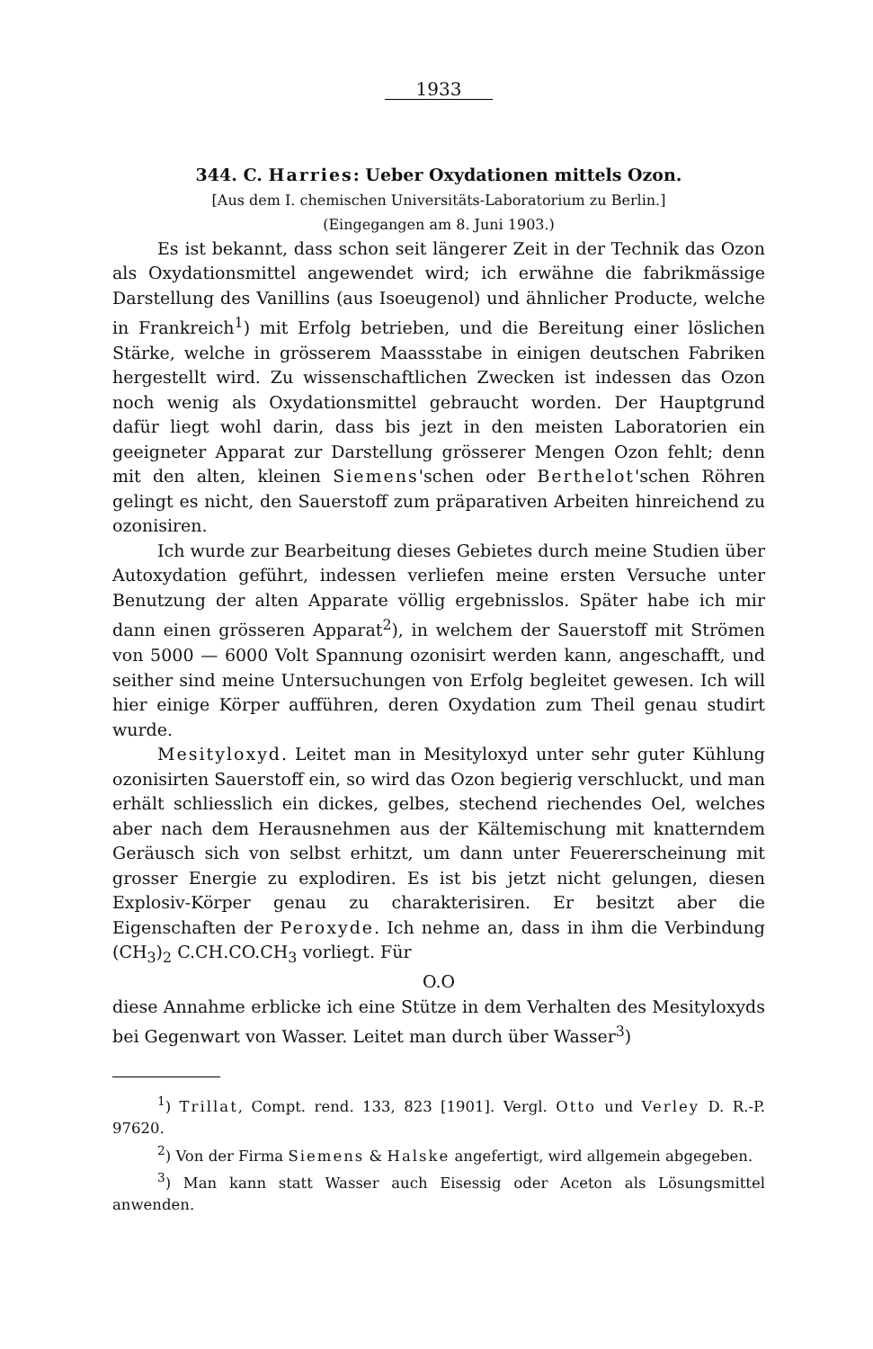1933
344. C. Harries: Ueber Oxydationen mittels Ozon.
[Aus dem I. chemischen Universitäts-Laboratorium zu Berlin.]
(Eingegangen am 8. Juni 1903.)
Es ist bekannt, dass schon seit längerer Zeit in der Technik das Ozon als Oxydationsmittel angewendet wird; ich erwähne die fabrikmässige Darstellung des Vanillins (aus Isoeugenol) und ähnlicher Producte, welche in Frankreich<sup>1</sup>) mit Erfolg betrieben, und die Bereitung einer löslichen Stärke, welche in grösserem Maassstabe in einigen deutschen Fabriken hergestellt wird. Zu wissenschaftlichen Zwecken ist indessen das Ozon noch wenig als Oxydationsmittel gebraucht worden. Der Hauptgrund dafür liegt wohl darin, dass bis jezt in den meisten Laboratorien ein geeigneter Apparat zur Darstellung grösserer Mengen Ozon fehlt; denn mit den alten, kleinen Siemens'schen oder Berthelot'schen Röhren gelingt es nicht, den Sauerstoff zum präparativen Arbeiten hinreichend zu ozonisiren.
Ich wurde zur Bearbeitung dieses Gebietes durch meine Studien über Autoxydation geführt, indessen verliefen meine ersten Versuche unter Benutzung der alten Apparate völlig ergebnisslos. Später habe ich mir dann einen grösseren Apparat<sup>2</sup>), in welchem der Sauerstoff mit Strömen von 5000 — 6000 Volt Spannung ozonisirt werden kann, angeschafft, und seither sind meine Untersuchungen von Erfolg begleitet gewesen. Ich will hier einige Körper aufführen, deren Oxydation zum Theil genau studirt wurde.
Mesityloxyd. Leitet man in Mesityloxyd unter sehr guter Kühlung ozonisirten Sauerstoff ein, so wird das Ozon begierig verschluckt, und man erhält schliesslich ein dickes, gelbes, stechend riechendes Oel, welches aber nach dem Herausnehmen aus der Kältemischung mit knatterndem Geräusch sich von selbst erhitzt, um dann unter Feuererscheinung mit grosser Energie zu explodiren. Es ist bis jetzt nicht gelungen, diesen Explosiv-Körper genau zu charakterisiren. Er besitzt aber die Eigenschaften der Peroxyde. Ich nehme an, dass in ihm die Verbindung (CH<sub>3</sub>)<sub>2</sub> C.CH.CO.CH<sub>3</sub> vorliegt. Für
O.O
diese Annahme erblicke ich eine Stütze in dem Verhalten des Mesityloxyds bei Gegenwart von Wasser. Leitet man durch über Wasser<sup>3</sup>)
<sup>1</sup>) Trillat, Compt. rend. 133, 823 [1901]. Vergl. Otto und Verley D. R.-P. 97620.
<sup>2</sup>) Von der Firma Siemens & Halske angefertigt, wird allgemein abgegeben.
<sup>3</sup>) Man kann statt Wasser auch Eisessig oder Aceton als Lösungsmittel anwenden.